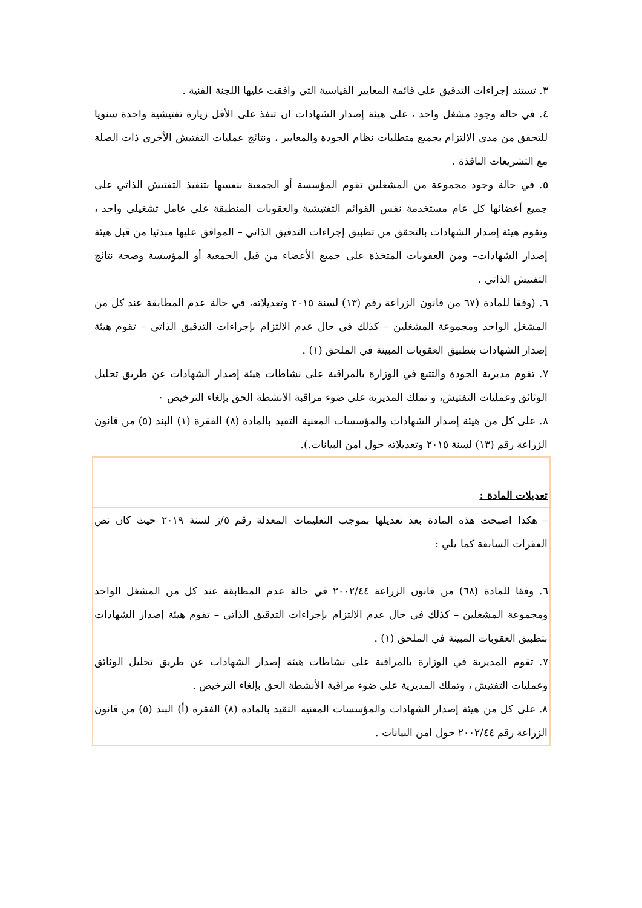٣. تستند إجراءات التدقيق على قائمة المعايير القياسية التي وافقت عليها اللجنة الفنية .
٤. في حالة وجود مشغل واحد ، على هيئة إصدار الشهادات ان تنفذ على الأقل زيارة تفتيشية واحدة سنويا للتحقق من مدى الالتزام بجميع متطلبات نظام الجودة والمعايير ، ونتائج عمليات التفتيش الأخرى ذات الصلة مع التشريعات النافذة .
٥. في حالة وجود مجموعة من المشغلين تقوم المؤسسة أو الجمعية بنفسها بتنفيذ التفتيش الذاتي على جميع أعضائها كل عام مستخدمة نفس القوائم التفتيشية والعقوبات المنطبقة على عامل تشغيلي واحد ، وتقوم هيئة إصدار الشهادات بالتحقق من تطبيق إجراءات التدقيق الذاتي – الموافق عليها مبدئيا من قبل هيئة إصدار الشهادات– ومن العقوبات المتخذة على جميع الأعضاء من قبل الجمعية أو المؤسسة وصحة نتائج التفتيش الذاتي .
٦. (وفقا للمادة (٦٧ من قانون الزراعة رقم (١٣) لسنة ٢٠١٥ وتعديلاته، في حالة عدم المطابقة عند كل من المشغل الواحد ومجموعة المشغلين – كذلك في حال عدم الالتزام بإجراءات التدقيق الذاتي – تقوم هيئة إصدار الشهادات بتطبيق العقوبات المبينة في الملحق (١) .
٧. تقوم مديرية الجودة والتتبع في الوزارة بالمراقبة على نشاطات هيئة إصدار الشهادات عن طريق تحليل الوثائق وعمليات التفتيش، و تملك المديرية على ضوء مراقبة الانشطة الحق بإلغاء الترخيص ٠
٨. على كل من هيئة إصدار الشهادات والمؤسسات المعنية التقيد بالمادة (٨) الفقرة (١) البند (٥) من قانون الزراعة رقم (١٣) لسنة ٢٠١٥ وتعديلاته حول امن البيانات.).
تعديلات المادة :
– هكذا اصبحت هذه المادة بعد تعديلها بموجب التعليمات المعدلة رقم ٥/ز لسنة ٢٠١٩ حيث كان نص الفقرات السابقة كما يلي :
٦. وفقا للمادة (٦٨) من قانون الزراعة ٢٠٠٢/٤٤ في حالة عدم المطابقة عند كل من المشغل الواحد ومجموعة المشغلين – كذلك في حال عدم الالتزام بإجراءات التدقيق الذاتي – تقوم هيئة إصدار الشهادات بتطبيق العقوبات المبينة في الملحق (١) .
٧. تقوم المديرية في الوزارة بالمراقبة على نشاطات هيئة إصدار الشهادات عن طريق تحليل الوثائق وعمليات التفتيش ، وتملك المديرية على ضوء مراقبة الأنشطة الحق بإلغاء الترخيص .
٨. على كل من هيئة إصدار الشهادات والمؤسسات المعنية التقيد بالمادة (٨) الفقرة (أ) البند (٥) من قانون الزراعة رقم ٢٠٠٢/٤٤ حول امن البيانات .